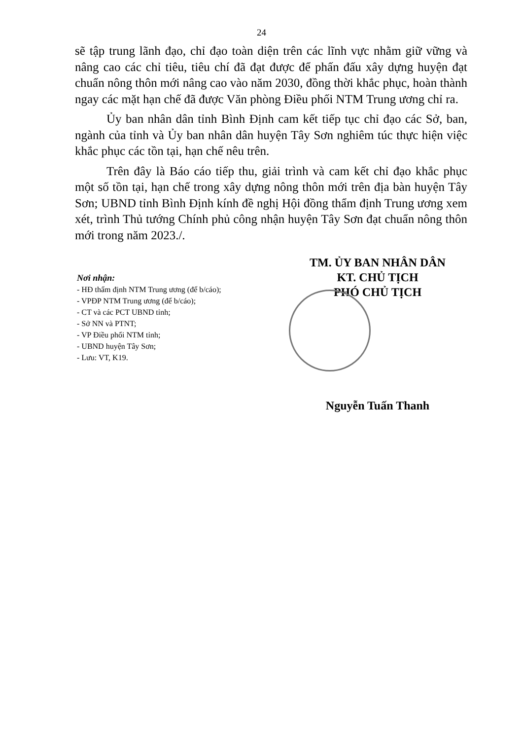24
sẽ tập trung lãnh đạo, chỉ đạo toàn diện trên các lĩnh vực nhằm giữ vững và nâng cao các chỉ tiêu, tiêu chí đã đạt được để phấn đấu xây dựng huyện đạt chuẩn nông thôn mới nâng cao vào năm 2030, đồng thời khắc phục, hoàn thành ngay các mặt hạn chế đã được Văn phòng Điều phối NTM Trung ương chỉ ra.
Ủy ban nhân dân tỉnh Bình Định cam kết tiếp tục chỉ đạo các Sở, ban, ngành của tỉnh và Ủy ban nhân dân huyện Tây Sơn nghiêm túc thực hiện việc khắc phục các tồn tại, hạn chế nêu trên.
Trên đây là Báo cáo tiếp thu, giải trình và cam kết chỉ đạo khắc phục một số tồn tại, hạn chế trong xây dựng nông thôn mới trên địa bàn huyện Tây Sơn; UBND tỉnh Bình Định kính đề nghị Hội đồng thẩm định Trung ương xem xét, trình Thủ tướng Chính phủ công nhận huyện Tây Sơn đạt chuẩn nông thôn mới trong năm 2023./.
Nơi nhận:
- HĐ thẩm định NTM Trung ương (để b/cáo);
- VPĐP NTM Trung ương (để b/cáo);
- CT và các PCT UBND tỉnh;
- Sở NN và PTNT;
- VP Điều phối NTM tỉnh;
- UBND huyện Tây Sơn;
- Lưu: VT, K19.
TM. ỦY BAN NHÂN DÂN
KT. CHỦ TỊCH
PHÓ CHỦ TỊCH
Nguyễn Tuấn Thanh